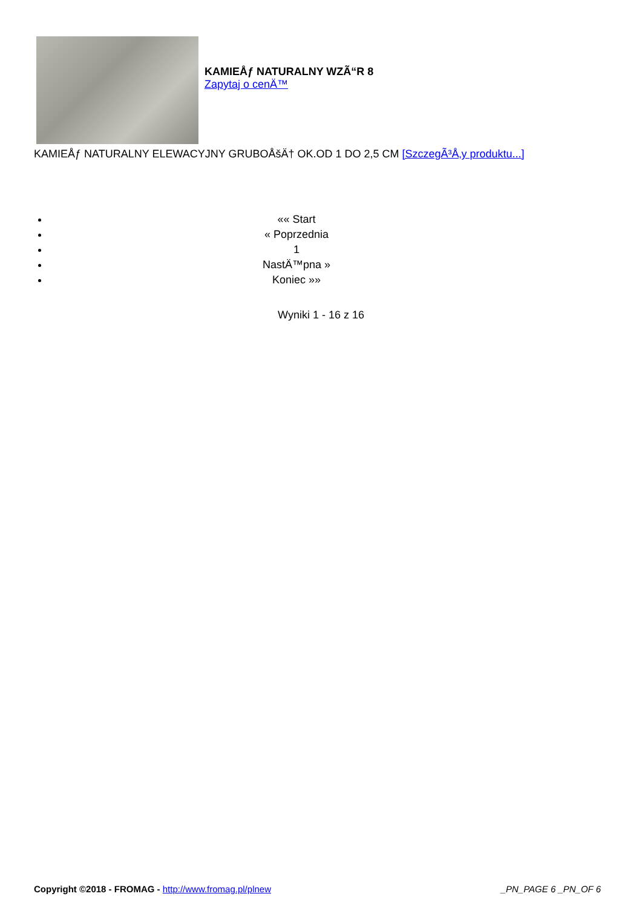KAMIEÅƒ NATURALNY WZÃ“R 8
Zapytaj o cenÄ™
KAMIEÅƒ NATURALNY ELEWACYJNY GRUBOÅšÄ† OK.OD 1 DO 2,5 CM [SzczegÃ³Å‚y produktu...]
«« Start
« Poprzednia
1
NastÄ™pna »
Koniec »»
Wyniki 1 - 16 z 16
Copyright ©2018 - FROMAG - http://www.fromag.pl/plnew _PN_PAGE 6 _PN_OF 6